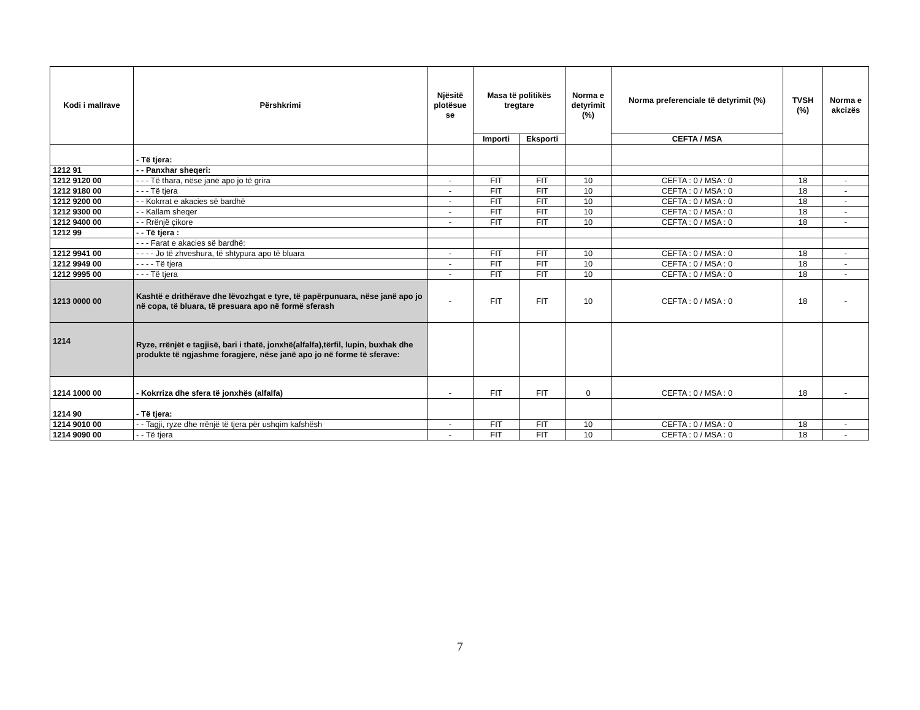| Kodi i mallrave | Përshkrimi | Njësitë plotësue se | Masa të politikës tregtare | | Norma e detyrimit (%) | Norma preferenciale të detyrimit (%) | TVSH (%) | Norma e akcizës |
| --- | --- | --- | --- | --- | --- | --- | --- | --- |
| | | | Importi | Eksporti | | CEFTA / MSA | | |
| | - Të tjera: | | | | | | | |
| 1212 91 | - - Panxhar sheqeri: | | | | | | | |
| 1212 9120 00 | - - - Të thara, nëse janë apo jo të grira | - | FIT | FIT | 10 | CEFTA : 0 / MSA : 0 | 18 | - |
| 1212 9180 00 | - - - Të tjera | - | FIT | FIT | 10 | CEFTA : 0 / MSA : 0 | 18 | - |
| 1212 9200 00 | - - Kokrrat e akacies së bardhë | - | FIT | FIT | 10 | CEFTA : 0 / MSA : 0 | 18 | - |
| 1212 9300 00 | - - Kallam sheqer | - | FIT | FIT | 10 | CEFTA : 0 / MSA : 0 | 18 | - |
| 1212 9400 00 | - - Rrënjë çikore | - | FIT | FIT | 10 | CEFTA : 0 / MSA : 0 | 18 | - |
| 1212 99 | - - Të tjera : | | | | | | | |
| | - - - Farat e akacies së bardhë: | | | | | | | |
| 1212 9941 00 | - - - - Jo të zhveshura, të shtypura apo të bluara | - | FIT | FIT | 10 | CEFTA : 0 / MSA : 0 | 18 | - |
| 1212 9949 00 | - - - - Të tjera | - | FIT | FIT | 10 | CEFTA : 0 / MSA : 0 | 18 | - |
| 1212 9995 00 | - - - Të tjera | - | FIT | FIT | 10 | CEFTA : 0 / MSA : 0 | 18 | - |
| 1213 0000 00 | Kashtë e drithërave dhe lëvozhgat e tyre, të papërpunuara, nëse janë apo jo në copa, të bluara, të presuara apo në formë sferash | - | FIT | FIT | 10 | CEFTA : 0 / MSA : 0 | 18 | - |
| 1214 | Ryze, rrënjët e tagjisë, bari i thatë, jonxhë(alfalfa),tërfil, lupin, buxhak dhe produkte të ngjashme foragjere, nëse janë apo jo në forme të sferave: | | | | | | | |
| 1214 1000 00 | - Kokrriza dhe sfera të jonxhës (alfalfa) | - | FIT | FIT | 0 | CEFTA : 0 / MSA : 0 | 18 | - |
| 1214 90 | - Të tjera: | | | | | | | |
| 1214 9010 00 | - - Tagji, ryze dhe rrënjë të tjera për ushqim kafshësh | - | FIT | FIT | 10 | CEFTA : 0 / MSA : 0 | 18 | - |
| 1214 9090 00 | - - Të tjera | - | FIT | FIT | 10 | CEFTA : 0 / MSA : 0 | 18 | - |
7